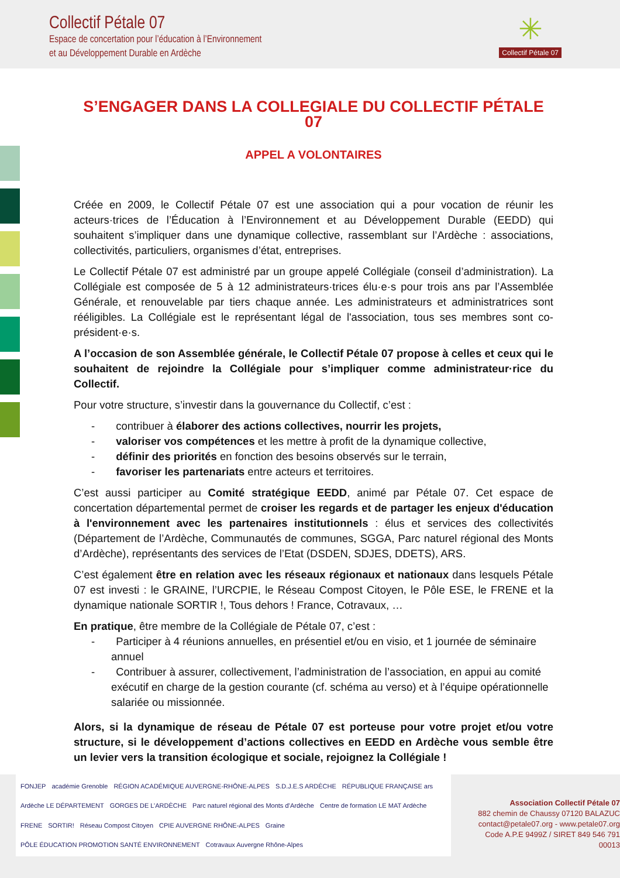Collectif Pétale 07
Espace de concertation pour l’éducation à l’Environnement
et au Développement Durable en Ardèche
✳
Collectif Pétale 07
S’ENGAGER DANS LA COLLEGIALE DU COLLECTIF PÉTALE 07
APPEL A VOLONTAIRES
Créée en 2009, le Collectif Pétale 07 est une association qui a pour vocation de réunir les acteurs·trices de l’Éducation à l’Environnement et au Développement Durable (EEDD) qui souhaitent s’impliquer dans une dynamique collective, rassemblant sur l’Ardèche : associations, collectivités, particuliers, organismes d’état, entreprises.
Le Collectif Pétale 07 est administré par un groupe appelé Collégiale (conseil d’administration). La Collégiale est composée de 5 à 12 administrateurs·trices élu·e·s pour trois ans par l’Assemblée Générale, et renouvelable par tiers chaque année. Les administrateurs et administratrices sont rééligibles. La Collégiale est le représentant légal de l'association, tous ses membres sont co-président·e·s.
A l’occasion de son Assemblée générale, le Collectif Pétale 07 propose à celles et ceux qui le souhaitent de rejoindre la Collégiale pour s’impliquer comme administrateur·rice du Collectif.
Pour votre structure, s’investir dans la gouvernance du Collectif, c’est :
- contribuer à élaborer des actions collectives, nourrir les projets,
- valoriser vos compétences et les mettre à profit de la dynamique collective,
- définir des priorités en fonction des besoins observés sur le terrain,
- favoriser les partenariats entre acteurs et territoires.
C’est aussi participer au Comité stratégique EEDD, animé par Pétale 07. Cet espace de concertation départemental permet de croiser les regards et de partager les enjeux d'éducation à l'environnement avec les partenaires institutionnels : élus et services des collectivités (Département de l’Ardèche, Communautés de communes, SGGA, Parc naturel régional des Monts d’Ardèche), représentants des services de l’Etat (DSDEN, SDJES, DDETS), ARS.
C’est également être en relation avec les réseaux régionaux et nationaux dans lesquels Pétale 07 est investi : le GRAINE, l’URCPIE, le Réseau Compost Citoyen, le Pôle ESE, le FRENE et la dynamique nationale SORTIR !, Tous dehors ! France, Cotravaux, …
En pratique, être membre de la Collégiale de Pétale 07, c’est :
- Participer à 4 réunions annuelles, en présentiel et/ou en visio, et 1 journée de séminaire annuel
- Contribuer à assurer, collectivement, l’administration de l’association, en appui au comité exécutif en charge de la gestion courante (cf. schéma au verso) et à l’équipe opérationnelle salariée ou missionnée.
Alors, si la dynamique de réseau de Pétale 07 est porteuse pour votre projet et/ou votre structure, si le développement d’actions collectives en EEDD en Ardèche vous semble être un levier vers la transition écologique et sociale, rejoignez la Collégiale !
FONJEP académie Grenoble RÉGION ACADÉMIQUE AUVERGNE-RHÔNE-ALPES S.D.J.E.S ARDÈCHE RÉPUBLIQUE FRANÇAISE ars Ardèche LE DÉPARTEMENT GORGES DE L’ARDÈCHE Parc naturel régional des Monts d’Ardèche Centre de formation LE MAT Ardèche FRENE SORTIR! Réseau Compost Citoyen CPIE AUVERGNE RHÔNE-ALPES Graine PÔLE ÉDUCATION PROMOTION SANTÉ ENVIRONNEMENT Cotravaux Auvergne Rhône-Alpes
Association Collectif Pétale 07
882 chemin de Chaussy 07120 BALAZUC
contact@petale07.org - www.petale07.org
Code A.P.E 9499Z / SIRET 849 546 791 00013